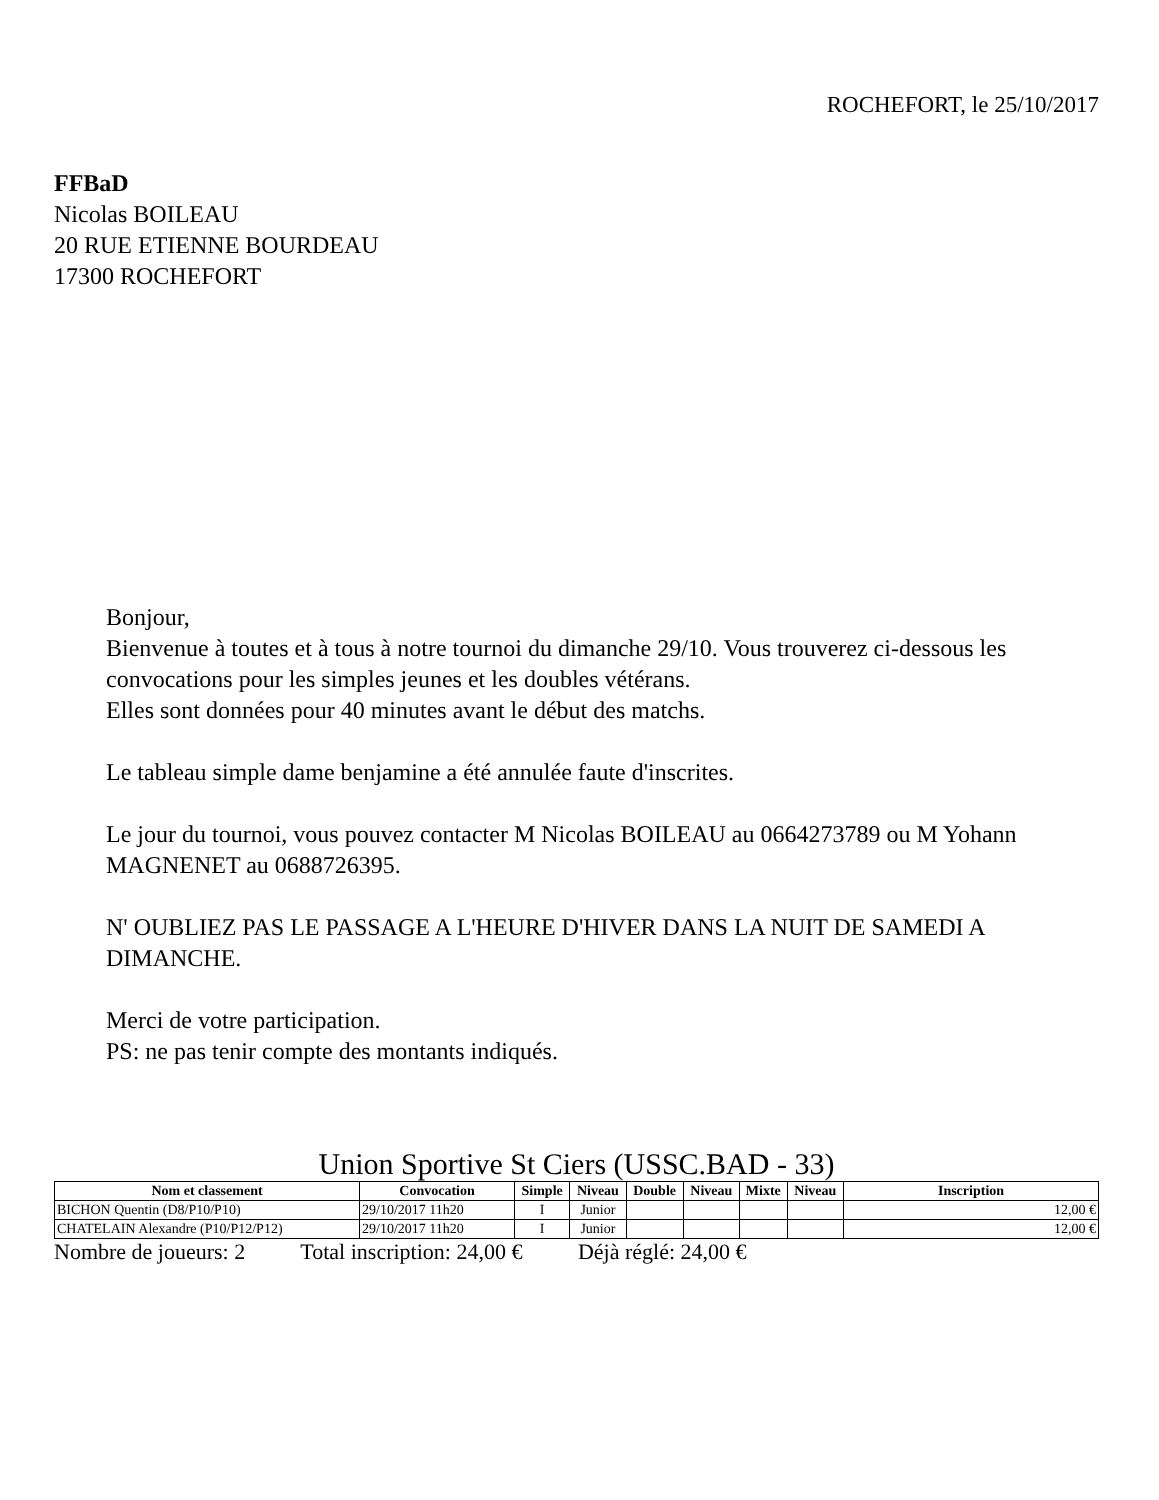ROCHEFORT, le 25/10/2017
FFBaD
Nicolas BOILEAU
20 RUE ETIENNE BOURDEAU
17300 ROCHEFORT
Bonjour,
Bienvenue à toutes et à tous à notre tournoi du dimanche 29/10. Vous trouverez ci-dessous les convocations pour les simples jeunes et les doubles vétérans.
Elles sont données pour 40 minutes avant le début des matchs.
Le tableau simple dame benjamine a été annulée faute d'inscrites.
Le jour du tournoi, vous pouvez contacter M Nicolas BOILEAU au 0664273789 ou M Yohann MAGNENET au 0688726395.
N' OUBLIEZ PAS LE PASSAGE A L'HEURE D'HIVER DANS LA NUIT DE SAMEDI A DIMANCHE.
Merci de votre participation.
PS: ne pas tenir compte des montants indiqués.
Union Sportive St Ciers (USSC.BAD - 33)
| Nom et classement | Convocation | Simple | Niveau | Double | Niveau | Mixte | Niveau | Inscription |
| --- | --- | --- | --- | --- | --- | --- | --- | --- |
| BICHON Quentin (D8/P10/P10) | 29/10/2017 11h20 | I | Junior | | | | | 12,00 € |
| CHATELAIN Alexandre (P10/P12/P12) | 29/10/2017 11h20 | I | Junior | | | | | 12,00 € |
Nombre de joueurs: 2 Total inscription: 24,00 € Déjà réglé: 24,00 €